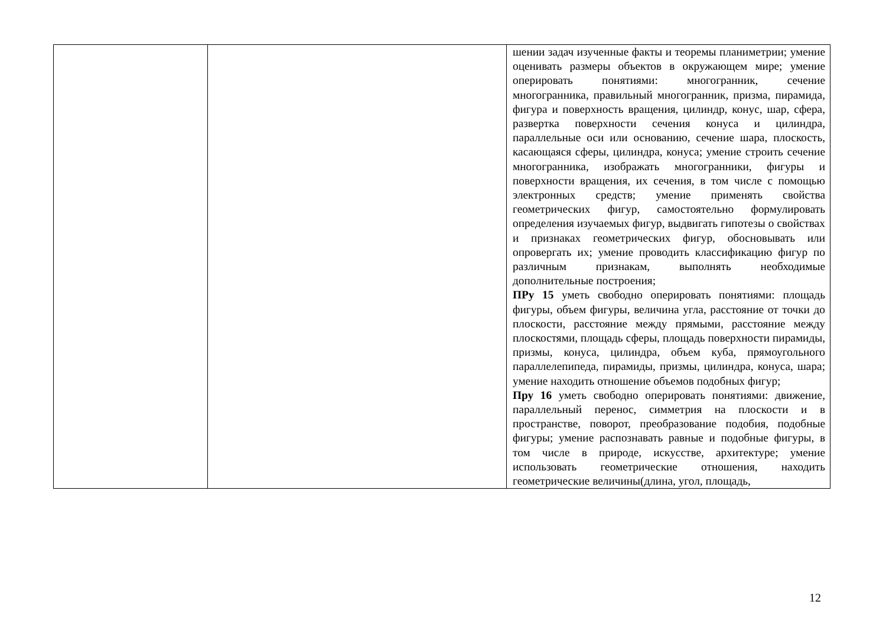| | | шении задач изученные факты и теоремы планиметрии; умение оценивать размеры объектов в окружающем мире; умение оперировать понятиями: многогранник, сечение многогранника, правильный многогранник, призма, пирамида, фигура и поверхность вращения, цилиндр, конус, шар, сфера, развертка поверхности сечения конуса и цилиндра, параллельные оси или основанию, сечение шара, плоскость, касающаяся сферы, цилиндра, конуса; умение строить сечение многогранника, изображать многогранники, фигуры и поверхности вращения, их сечения, в том числе с помощью электронных средств; умение применять свойства геометрических фигур, самостоятельно формулировать определения изучаемых фигур, выдвигать гипотезы о свойствах и признаках геометрических фигур, обосновывать или опровергать их; умение проводить классификацию фигур по различным признакам, выполнять необходимые дополнительные построения; ПРу 15 уметь свободно оперировать понятиями: площадь фигуры, объем фигуры, величина угла, расстояние от точки до плоскости, расстояние между прямыми, расстояние между плоскостями, площадь сферы, площадь поверхности пирамиды, призмы, конуса, цилиндра, объем куба, прямоугольного параллелепипеда, пирамиды, призмы, цилиндра, конуса, шара; умение находить отношение объемов подобных фигур; Пру 16 уметь свободно оперировать понятиями: движение, параллельный перенос, симметрия на плоскости и в пространстве, поворот, преобразование подобия, подобные фигуры; умение распознавать равные и подобные фигуры, в том числе в природе, искусстве, архитектуре; умение использовать геометрические отношения, находить геометрические величины(длина, угол, площадь, |
12